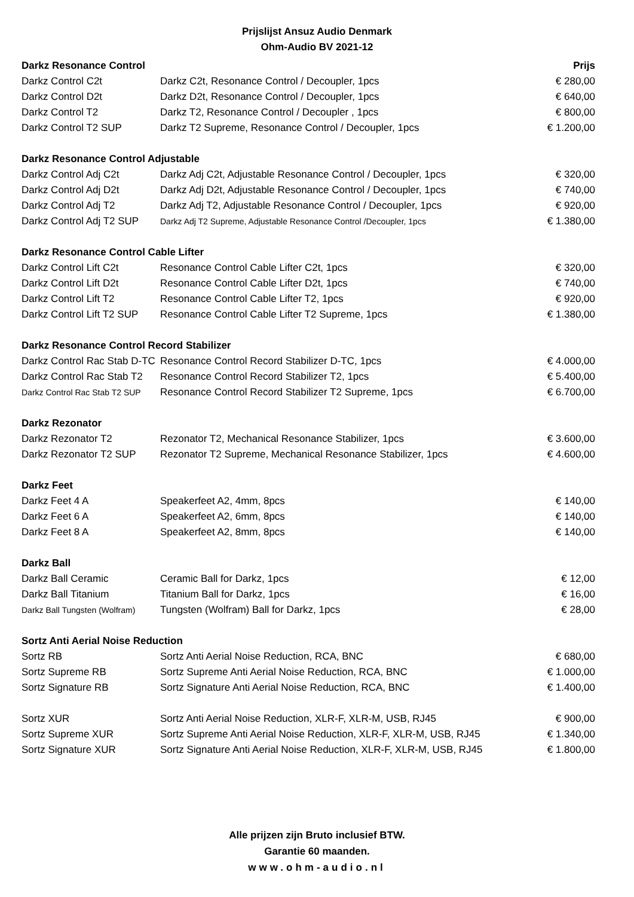Prijslijst Ansuz Audio Denmark
Ohm-Audio BV 2021-12
| Darkz Resonance Control | | Prijs |
| --- | --- | --- |
| Darkz Control C2t | Darkz C2t, Resonance Control / Decoupler, 1pcs | € 280,00 |
| Darkz Control D2t | Darkz D2t, Resonance Control / Decoupler, 1pcs | € 640,00 |
| Darkz Control T2 | Darkz T2, Resonance Control / Decoupler , 1pcs | € 800,00 |
| Darkz Control T2 SUP | Darkz T2 Supreme, Resonance Control / Decoupler, 1pcs | € 1.200,00 |
| Darkz Resonance Control Adjustable | | |
| Darkz Control Adj C2t | Darkz Adj C2t, Adjustable Resonance Control / Decoupler, 1pcs | € 320,00 |
| Darkz Control Adj D2t | Darkz Adj D2t, Adjustable Resonance Control / Decoupler, 1pcs | € 740,00 |
| Darkz Control Adj T2 | Darkz Adj T2, Adjustable Resonance Control / Decoupler, 1pcs | € 920,00 |
| Darkz Control Adj T2 SUP | Darkz Adj T2 Supreme, Adjustable Resonance Control /Decoupler, 1pcs | € 1.380,00 |
| Darkz Resonance Control Cable Lifter | | |
| Darkz Control Lift C2t | Resonance Control Cable Lifter C2t, 1pcs | € 320,00 |
| Darkz Control Lift D2t | Resonance Control Cable Lifter D2t, 1pcs | € 740,00 |
| Darkz Control Lift T2 | Resonance Control Cable Lifter T2, 1pcs | € 920,00 |
| Darkz Control Lift T2 SUP | Resonance Control Cable Lifter T2 Supreme, 1pcs | € 1.380,00 |
| Darkz Resonance Control Record Stabilizer | | |
| Darkz Control Rac Stab D-TC | Resonance Control Record Stabilizer D-TC, 1pcs | € 4.000,00 |
| Darkz Control Rac Stab T2 | Resonance Control Record Stabilizer T2, 1pcs | € 5.400,00 |
| Darkz Control Rac Stab T2 SUP | Resonance Control Record Stabilizer T2 Supreme, 1pcs | € 6.700,00 |
| Darkz Rezonator | | |
| Darkz Rezonator T2 | Rezonator T2, Mechanical Resonance Stabilizer, 1pcs | € 3.600,00 |
| Darkz Rezonator T2 SUP | Rezonator T2 Supreme, Mechanical Resonance Stabilizer, 1pcs | € 4.600,00 |
| Darkz Feet | | |
| Darkz Feet 4 A | Speakerfeet A2, 4mm, 8pcs | € 140,00 |
| Darkz Feet 6 A | Speakerfeet A2, 6mm, 8pcs | € 140,00 |
| Darkz Feet 8 A | Speakerfeet A2, 8mm, 8pcs | € 140,00 |
| Darkz Ball | | |
| Darkz Ball Ceramic | Ceramic Ball for Darkz, 1pcs | € 12,00 |
| Darkz Ball Titanium | Titanium Ball for Darkz, 1pcs | € 16,00 |
| Darkz Ball Tungsten (Wolfram) | Tungsten (Wolfram) Ball for Darkz, 1pcs | € 28,00 |
| Sortz Anti Aerial Noise Reduction | | |
| Sortz RB | Sortz Anti Aerial Noise Reduction, RCA, BNC | € 680,00 |
| Sortz Supreme RB | Sortz Supreme Anti Aerial Noise Reduction, RCA, BNC | € 1.000,00 |
| Sortz Signature RB | Sortz Signature Anti Aerial Noise Reduction, RCA, BNC | € 1.400,00 |
| Sortz XUR | Sortz Anti Aerial Noise Reduction, XLR-F, XLR-M, USB, RJ45 | € 900,00 |
| Sortz Supreme XUR | Sortz Supreme Anti Aerial Noise Reduction, XLR-F, XLR-M, USB, RJ45 | € 1.340,00 |
| Sortz Signature XUR | Sortz Signature Anti Aerial Noise Reduction, XLR-F, XLR-M, USB, RJ45 | € 1.800,00 |
Alle prijzen zijn Bruto inclusief BTW.
Garantie 60 maanden.
www.ohm-audio.nl